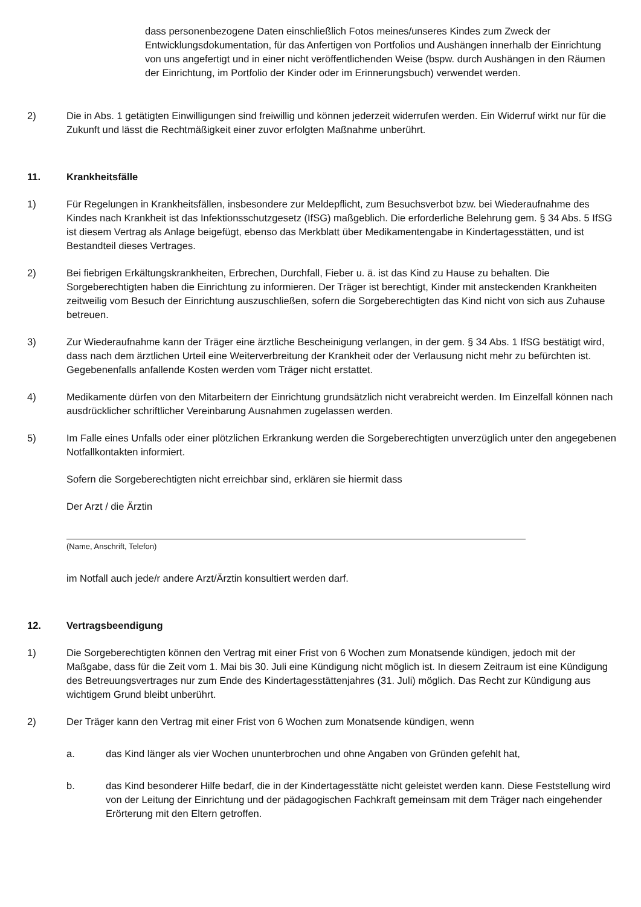dass personenbezogene Daten einschließlich Fotos meines/unseres Kindes zum Zweck der Entwicklungsdokumentation, für das Anfertigen von Portfolios und Aushängen innerhalb der Einrichtung von uns angefertigt und in einer nicht veröffentlichenden Weise (bspw. durch Aushängen in den Räumen der Einrichtung, im Portfolio der Kinder oder im Erinnerungsbuch) verwendet werden.
2) Die in Abs. 1 getätigten Einwilligungen sind freiwillig und können jederzeit widerrufen werden. Ein Widerruf wirkt nur für die Zukunft und lässt die Rechtmäßigkeit einer zuvor erfolgten Maßnahme unberührt.
11. Krankheitsfälle
1) Für Regelungen in Krankheitsfällen, insbesondere zur Meldepflicht, zum Besuchsverbot bzw. bei Wiederaufnahme des Kindes nach Krankheit ist das Infektionsschutzgesetz (IfSG) maßgeblich. Die erforderliche Belehrung gem. § 34 Abs. 5 IfSG ist diesem Vertrag als Anlage beigefügt, ebenso das Merkblatt über Medikamentengabe in Kindertagesstätten, und ist Bestandteil dieses Vertrages.
2) Bei fiebrigen Erkältungskrankheiten, Erbrechen, Durchfall, Fieber u. ä. ist das Kind zu Hause zu behalten. Die Sorgeberechtigten haben die Einrichtung zu informieren. Der Träger ist berechtigt, Kinder mit ansteckenden Krankheiten zeitweilig vom Besuch der Einrichtung auszuschließen, sofern die Sorgeberechtigten das Kind nicht von sich aus Zuhause betreuen.
3) Zur Wiederaufnahme kann der Träger eine ärztliche Bescheinigung verlangen, in der gem. § 34 Abs. 1 IfSG bestätigt wird, dass nach dem ärztlichen Urteil eine Weiterverbreitung der Krankheit oder der Verlausung nicht mehr zu befürchten ist. Gegebenenfalls anfallende Kosten werden vom Träger nicht erstattet.
4) Medikamente dürfen von den Mitarbeitern der Einrichtung grundsätzlich nicht verabreicht werden. Im Einzelfall können nach ausdrücklicher schriftlicher Vereinbarung Ausnahmen zugelassen werden.
5) Im Falle eines Unfalls oder einer plötzlichen Erkrankung werden die Sorgeberechtigten unverzüglich unter den angegebenen Notfallkontakten informiert.
Sofern die Sorgeberechtigten nicht erreichbar sind, erklären sie hiermit dass
Der Arzt / die Ärztin
(Name, Anschrift, Telefon)
im Notfall auch jede/r andere Arzt/Ärztin konsultiert werden darf.
12. Vertragsbeendigung
1) Die Sorgeberechtigten können den Vertrag mit einer Frist von 6 Wochen zum Monatsende kündigen, jedoch mit der Maßgabe, dass für die Zeit vom 1. Mai bis 30. Juli eine Kündigung nicht möglich ist. In diesem Zeitraum ist eine Kündigung des Betreuungsvertrages nur zum Ende des Kindertagesstättenjahres (31. Juli) möglich. Das Recht zur Kündigung aus wichtigem Grund bleibt unberührt.
2) Der Träger kann den Vertrag mit einer Frist von 6 Wochen zum Monatsende kündigen, wenn
a. das Kind länger als vier Wochen ununterbrochen und ohne Angaben von Gründen gefehlt hat,
b. das Kind besonderer Hilfe bedarf, die in der Kindertagesstätte nicht geleistet werden kann. Diese Feststellung wird von der Leitung der Einrichtung und der pädagogischen Fachkraft gemeinsam mit dem Träger nach eingehender Erörterung mit den Eltern getroffen.